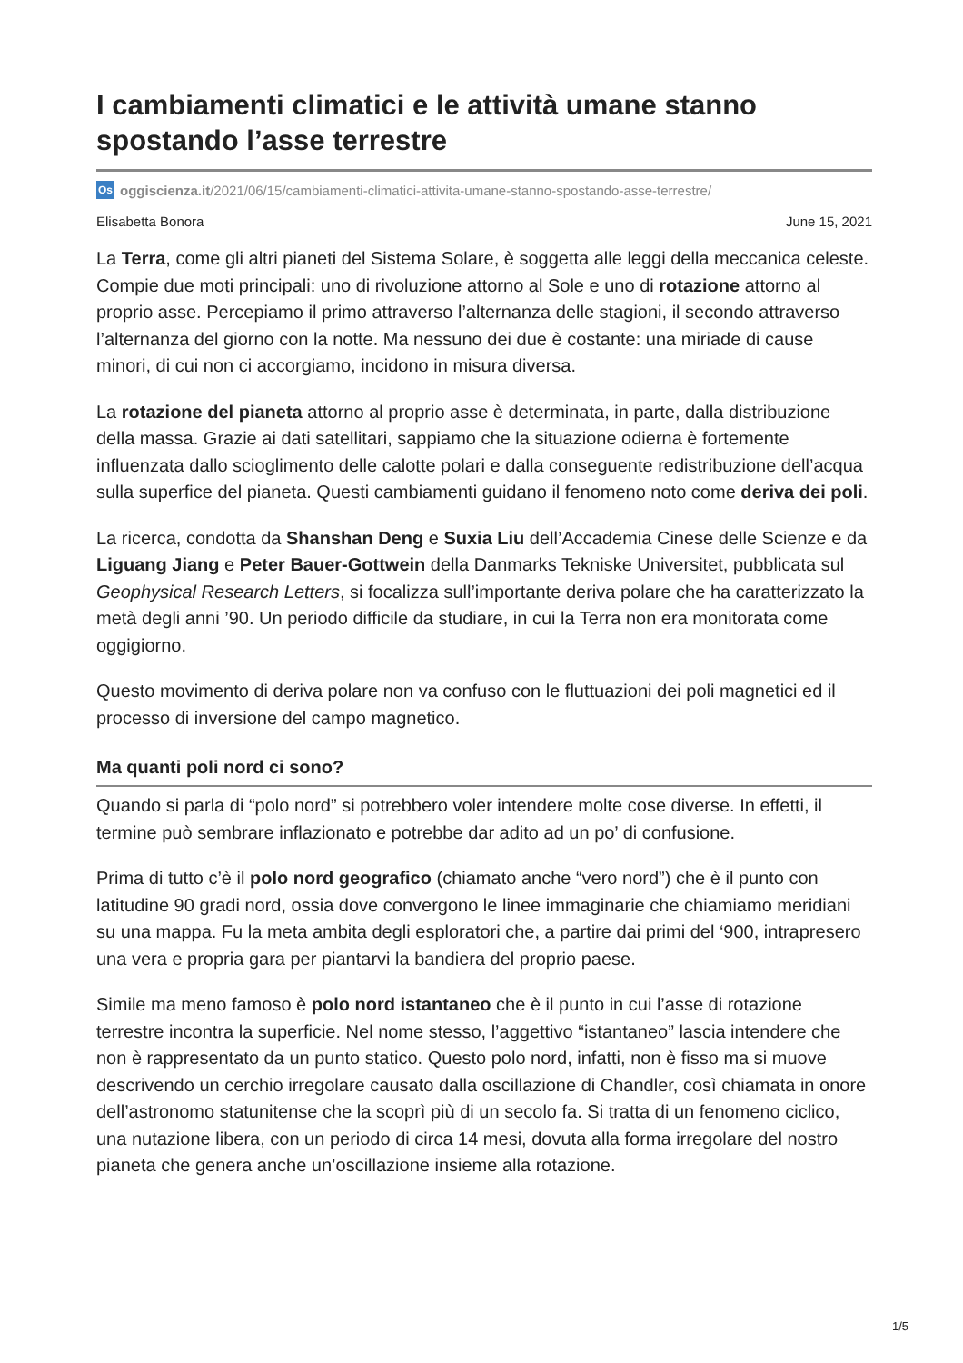I cambiamenti climatici e le attività umane stanno spostando l’asse terrestre
Os oggiscienza.it/2021/06/15/cambiamenti-climatici-attivita-umane-stanno-spostando-asse-terrestre/
Elisabetta Bonora June 15, 2021
La Terra, come gli altri pianeti del Sistema Solare, è soggetta alle leggi della meccanica celeste. Compie due moti principali: uno di rivoluzione attorno al Sole e uno di rotazione attorno al proprio asse. Percepiamo il primo attraverso l’alternanza delle stagioni, il secondo attraverso l’alternanza del giorno con la notte. Ma nessuno dei due è costante: una miriade di cause minori, di cui non ci accorgiamo, incidono in misura diversa.
La rotazione del pianeta attorno al proprio asse è determinata, in parte, dalla distribuzione della massa. Grazie ai dati satellitari, sappiamo che la situazione odierna è fortemente influenzata dallo scioglimento delle calotte polari e dalla conseguente redistribuzione dell’acqua sulla superfice del pianeta. Questi cambiamenti guidano il fenomeno noto come deriva dei poli.
La ricerca, condotta da Shanshan Deng e Suxia Liu dell’Accademia Cinese delle Scienze e da Liguang Jiang e Peter Bauer-Gottwein della Danmarks Tekniske Universitet, pubblicata sul Geophysical Research Letters, si focalizza sull’importante deriva polare che ha caratterizzato la metà degli anni ’90. Un periodo difficile da studiare, in cui la Terra non era monitorata come oggigiorno.
Questo movimento di deriva polare non va confuso con le fluttuazioni dei poli magnetici ed il processo di inversione del campo magnetico.
Ma quanti poli nord ci sono?
Quando si parla di “polo nord” si potrebbero voler intendere molte cose diverse. In effetti, il termine può sembrare inflazionato e potrebbe dar adito ad un po’ di confusione.
Prima di tutto c’è il polo nord geografico (chiamato anche “vero nord”) che è il punto con latitudine 90 gradi nord, ossia dove convergono le linee immaginarie che chiamiamo meridiani su una mappa. Fu la meta ambita degli esploratori che, a partire dai primi del ‘900, intrapresero una vera e propria gara per piantarvi la bandiera del proprio paese.
Simile ma meno famoso è polo nord istantaneo che è il punto in cui l’asse di rotazione terrestre incontra la superficie. Nel nome stesso, l’aggettivo “istantaneo” lascia intendere che non è rappresentato da un punto statico. Questo polo nord, infatti, non è fisso ma si muove descrivendo un cerchio irregolare causato dalla oscillazione di Chandler, così chiamata in onore dell’astronomo statunitense che la scoprì più di un secolo fa. Si tratta di un fenomeno ciclico, una nutazione libera, con un periodo di circa 14 mesi, dovuta alla forma irregolare del nostro pianeta che genera anche un’oscillazione insieme alla rotazione.
1/5